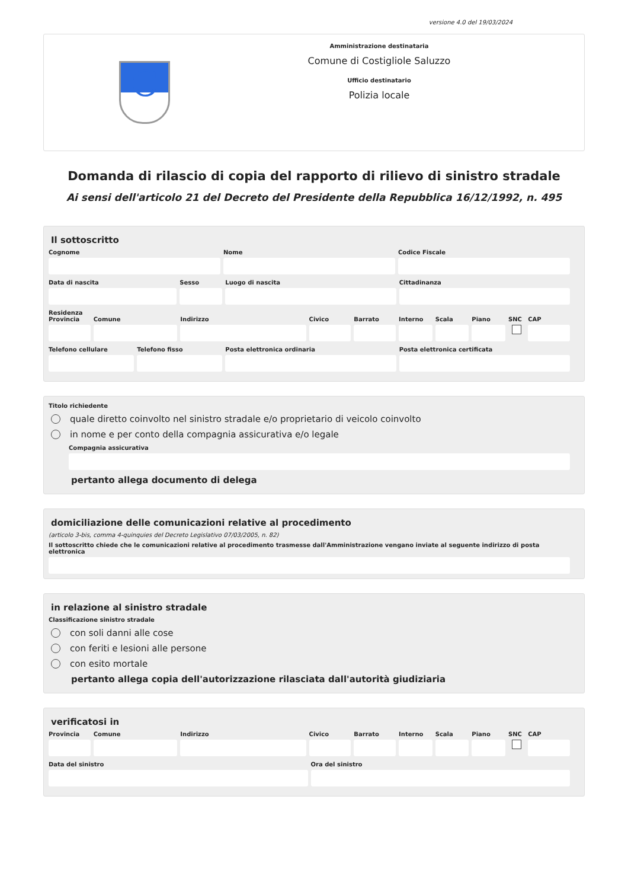versione 4.0 del 19/03/2024
C
Amministrazione destinataria
Comune di Costigliole Saluzzo
Ufficio destinatario
Polizia locale
Domanda di rilascio di copia del rapporto di rilievo di sinistro stradale
Ai sensi dell'articolo 21 del Decreto del Presidente della Repubblica 16/12/1992, n. 495
Il sottoscritto
Cognome Nome Codice Fiscale
Data di nascita Sesso Luogo di nascita Cittadinanza
Residenza
Provincia Comune Indirizzo Civico Barrato Interno Scala Piano SNC CAP
Telefono cellulare Telefono fisso Posta elettronica ordinaria Posta elettronica certificata
Titolo richiedente
quale diretto coinvolto nel sinistro stradale e/o proprietario di veicolo coinvolto
in nome e per conto della compagnia assicurativa e/o legale
Compagnia assicurativa
pertanto allega documento di delega
domiciliazione delle comunicazioni relative al procedimento
(articolo 3-bis, comma 4-quinquies del Decreto Legislativo 07/03/2005, n. 82)
Il sottoscritto chiede che le comunicazioni relative al procedimento trasmesse dall'Amministrazione vengano inviate al seguente indirizzo di posta elettronica
in relazione al sinistro stradale
Classificazione sinistro stradale
con soli danni alle cose
con feriti e lesioni alle persone
con esito mortale
pertanto allega copia dell'autorizzazione rilasciata dall'autorità giudiziaria
verificatosi in
Provincia Comune Indirizzo Civico Barrato Interno Scala Piano SNC CAP
Data del sinistro Ora del sinistro